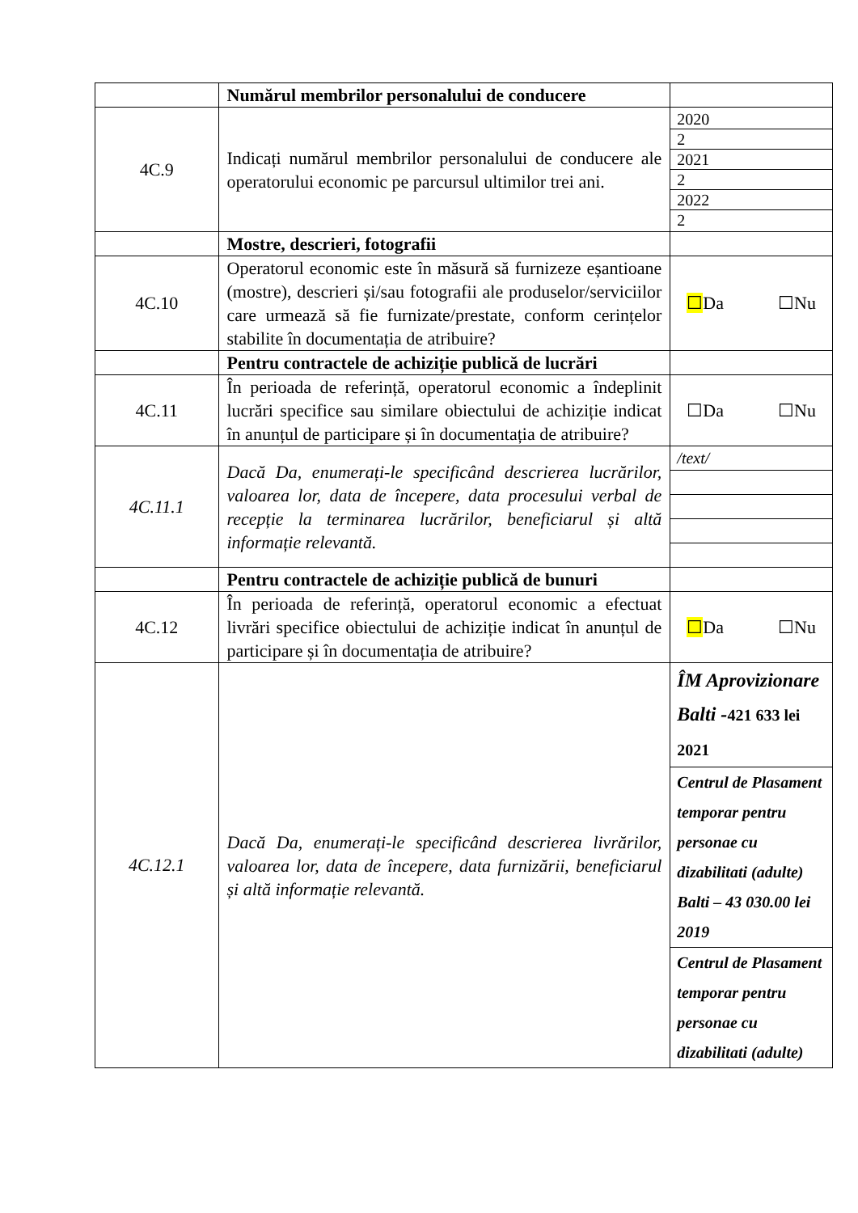| | Numărul membrilor personalului de conducere | |
| 4C.9 | Indicați numărul membrilor personalului de conducere ale operatorului economic pe parcursul ultimilor trei ani. | / 2020 / / 2 / / 2021 / / 2 / / 2022 / / 2 / |
| | Mostre, descrieri, fotografii | |
| 4C.10 | Operatorul economic este în măsură să furnizeze eșantioane (mostre), descrieri și/sau fotografii ale produselor/serviciilor care urmează să fie furnizate/prestate, conform cerințelor stabilite în documentația de atribuire? | ☐ Da ☐Nu |
| | Pentru contractele de achiziție publică de lucrări | |
| 4C.11 | În perioada de referință, operatorul economic a îndeplinit lucrări specifice sau similare obiectului de achiziție indicat în anunțul de participare și în documentația de atribuire? | ☐Da ☐Nu |
| 4C.11.1 | Dacă Da, enumerați-le specificând descrierea lucrărilor, valoarea lor, data de începere, data procesului verbal de recepție la terminarea lucrărilor, beneficiarul și altă informație relevantă. | / /text/ / |
| | Pentru contractele de achiziție publică de bunuri | |
| 4C.12 | În perioada de referință, operatorul economic a efectuat livrări specifice obiectului de achiziție indicat în anunțul de participare și în documentația de atribuire? | ☐ Da ☐Nu |
| 4C.12.1 | Dacă Da, enumerați-le specificând descrierea livrărilor, valoarea lor, data de începere, data furnizării, beneficiarul și altă informație relevantă. | / ÎM Aprovizionare Balti - 421 633 lei 2021 / / Centrul de Plasament temporar pentru personae cu dizabilitati (adulte) Balti – 43 030.00 lei 2019 / / Centrul de Plasament temporar pentru personae cu dizabilitati (adulte) / |